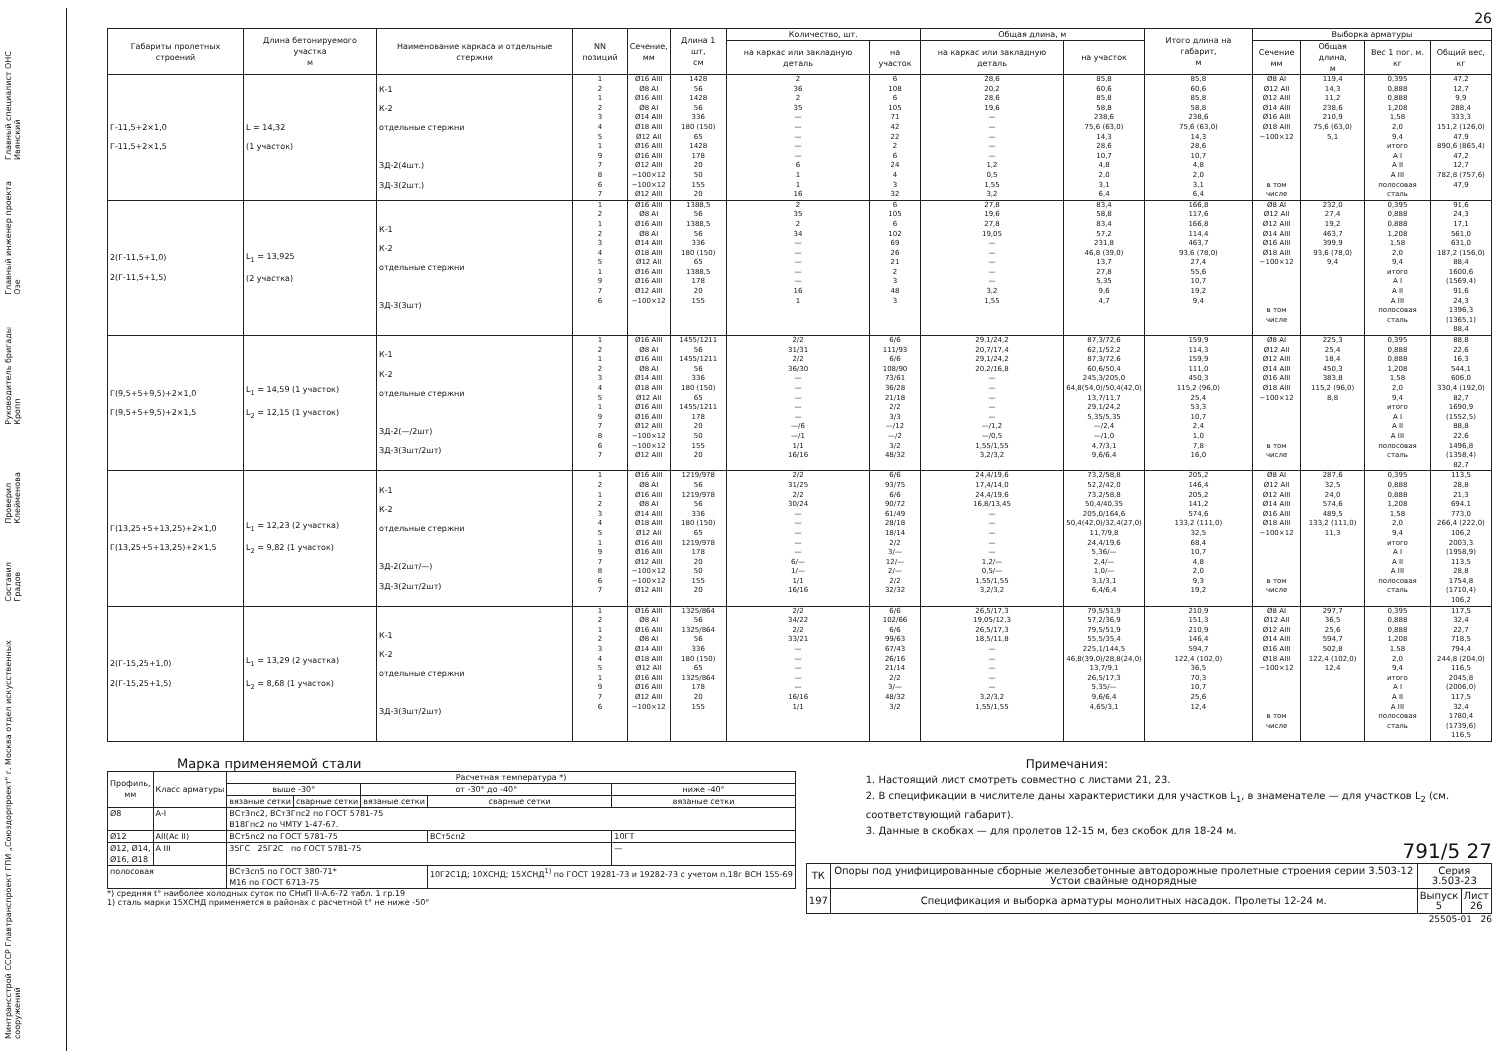Главный специалист ОНС Ивянский
Главный инженер проекта Озе
Руководитель бригады Кропп
Проверил Клейменова
Составил Градов
Минтрансстрой СССР Главтранспроект ГПИ „Союздорпроект" г. Москва отдел искусственных сооружений
26
| Габариты пролетных строений | Длина бетонируемого участка м | Наименование каркаса и отдельные стержни | NN позиций | Сечение, мм | Длина 1 шт, см | Количество, шт. | | Общая длина, м | | Итого длина на габарит, м | Выборка арматуры | | | |
| --- | --- | --- | --- | --- | --- | --- | --- | --- | --- | --- | --- | --- | --- | --- |
| | | | | | | на каркас или закладную деталь | на участок | на каркас или закладную деталь | на участок | | Сечение мм | Общая длина, м | Вес 1 пог. м. кг | Общий вес, кг |
| Г-11,5+2×1,0 Г-11,5+2×1,5 | L = 14,32 (1 участок) | К-1 К-2 отдельные стержни ЗД-2(4шт.) ЗД-3(2шт.) | 1 2 1 2 3 4 5 1 9 7 8 6 7 | Ø16 AIII Ø8 AI Ø16 AIII Ø8 AI Ø14 AIII Ø18 AIII Ø12 AII Ø16 AIII Ø16 AIII Ø12 AIII −100×12 −100×12 Ø12 AIII | 1428 56 1428 56 336 180 (150) 65 1428 178 20 50 155 20 | 2 36 2 35 — — — — — 6 1 1 16 | 6 108 6 105 71 42 22 2 6 24 4 3 32 | 28,6 20,2 28,6 19,6 — — — — — 1,2 0,5 1,55 3,2 | 85,8 60,6 85,8 58,8 238,6 75,6 (63,0) 14,3 28,6 10,7 4,8 2,0 3,1 6,4 | 85,8 60,6 85,8 58,8 238,6 75,6 (63,0) 14,3 28,6 10,7 4,8 2,0 3,1 6,4 | Ø8 AI Ø12 AII Ø12 AIII Ø14 AIII Ø16 AIII Ø18 AIII −100×12 в том числе | 119,4 14,3 11,2 238,6 210,9 75,6 (63,0) 5,1 | 0,395 0,888 0,888 1,208 1,58 2,0 9,4 итого A I A II A III полосовая сталь | 47,2 12,7 9,9 288,4 333,3 151,2 (126,0) 47,9 890,6 (865,4) 47,2 12,7 782,8 (757,6) 47,9 |
| 2(Г-11,5+1,0) 2(Г-11,5+1,5) | L<sub>1</sub> = 13,925 (2 участка) | К-1 К-2 отдельные стержни ЗД-3(3шт) | 1 2 1 2 3 4 5 1 9 7 6 | Ø16 AIII Ø8 AI Ø16 AIII Ø8 AI Ø14 AIII Ø18 AIII Ø12 AII Ø16 AIII Ø16 AIII Ø12 AIII −100×12 | 1388,5 56 1388,5 56 336 180 (150) 65 1388,5 178 20 155 | 2 35 2 34 — — — — — 16 1 | 6 105 6 102 69 26 21 2 3 48 3 | 27,8 19,6 27,8 19,05 — — — — — 3,2 1,55 | 83,4 58,8 83,4 57,2 231,8 46,8 (39,0) 13,7 27,8 5,35 9,6 4,7 | 166,8 117,6 166,8 114,4 463,7 93,6 (78,0) 27,4 55,6 10,7 19,2 9,4 | Ø8 AI Ø12 AII Ø12 AIII Ø14 AIII Ø16 AIII Ø18 AIII −100×12 в том числе | 232,0 27,4 19,2 463,7 399,9 93,6 (78,0) 9,4 | 0,395 0,888 0,888 1,208 1,58 2,0 9,4 итого A I A II A III полосовая сталь | 91,6 24,3 17,1 561,0 631,0 187,2 (156,0) 88,4 1600,6 (1569,4) 91,6 24,3 1396,3 (1365,1) 88,4 |
| Г(9,5+5+9,5)+2×1,0 Г(9,5+5+9,5)+2×1,5 | L<sub>1</sub> = 14,59 (1 участок) L<sub>2</sub> = 12,15 (1 участок) | К-1 К-2 отдельные стержни ЗД-2(—/2шт) ЗД-3(3шт/2шт) | 1 2 1 2 3 4 5 1 9 7 8 6 7 | Ø16 AIII Ø8 AI Ø16 AIII Ø8 AI Ø14 AIII Ø18 AIII Ø12 AII Ø16 AIII Ø16 AIII Ø12 AIII −100×12 −100×12 Ø12 AIII | 1455/1211 56 1455/1211 56 336 180 (150) 65 1455/1211 178 20 50 155 20 | 2/2 31/31 2/2 36/30 — — — — — —/6 —/1 1/1 16/16 | 6/6 111/93 6/6 108/90 73/61 36/28 21/18 2/2 3/3 —/12 —/2 3/2 48/32 | 29,1/24,2 20,7/17,4 29,1/24,2 20,2/16,8 — — — — — —/1,2 —/0,5 1,55/1,55 3,2/3,2 | 87,3/72,6 62,1/52,2 87,3/72,6 60,6/50,4 245,3/205,0 64,8(54,0)/50,4(42,0) 13,7/11,7 29,1/24,2 5,35/5,35 —/2,4 —/1,0 4,7/3,1 9,6/6,4 | 159,9 114,3 159,9 111,0 450,3 115,2 (96,0) 25,4 53,3 10,7 2,4 1,0 7,8 16,0 | Ø8 AI Ø12 AII Ø12 AIII Ø14 AIII Ø16 AIII Ø18 AIII −100×12 в том числе | 225,3 25,4 18,4 450,3 383,8 115,2 (96,0) 8,8 | 0,395 0,888 0,888 1,208 1,58 2,0 9,4 итого A I A II A III полосовая сталь | 88,8 22,6 16,3 544,1 606,0 330,4 (192,0) 82,7 1690,9 (1552,5) 88,8 22,6 1496,8 (1358,4) 82,7 |
| Г(13,25+5+13,25)+2×1,0 Г(13,25+5+13,25)+2×1,5 | L<sub>1</sub> = 12,23 (2 участка) L<sub>2</sub> = 9,82 (1 участок) | К-1 К-2 отдельные стержни ЗД-2(2шт/—) ЗД-3(2шт/2шт) | 1 2 1 2 3 4 5 1 9 7 8 6 7 | Ø16 AIII Ø8 AI Ø16 AIII Ø8 AI Ø14 AIII Ø18 AIII Ø12 AII Ø16 AIII Ø16 AIII Ø12 AIII −100×12 −100×12 Ø12 AIII | 1219/978 56 1219/978 56 336 180 (150) 65 1219/978 178 20 50 155 20 | 2/2 31/25 2/2 30/24 — — — — — 6/— 1/— 1/1 16/16 | 6/6 93/75 6/6 90/72 61/49 28/18 18/14 2/2 3/— 12/— 2/— 2/2 32/32 | 24,4/19,6 17,4/14,0 24,4/19,6 16,8/13,45 — — — — — 1,2/— 0,5/— 1,55/1,55 3,2/3,2 | 73,2/58,8 52,2/42,0 73,2/58,8 50,4/40,35 205,0/164,6 50,4(42,0)/32,4(27,0) 11,7/9,8 24,4/19,6 5,36/— 2,4/— 1,0/— 3,1/3,1 6,4/6,4 | 205,2 146,4 205,2 141,2 574,6 133,2 (111,0) 32,5 68,4 10,7 4,8 2,0 9,3 19,2 | Ø8 AI Ø12 AII Ø12 AIII Ø14 AIII Ø16 AIII Ø18 AIII −100×12 в том числе | 287,6 32,5 24,0 574,6 489,5 133,2 (111,0) 11,3 | 0,395 0,888 0,888 1,208 1,58 2,0 9,4 итого A I A II A III полосовая сталь | 113,5 28,8 21,3 694,1 773,0 266,4 (222,0) 106,2 2003,3 (1958,9) 113,5 28,8 1754,8 (1710,4) 106,2 |
| 2(Г-15,25+1,0) 2(Г-15,25+1,5) | L<sub>1</sub> = 13,29 (2 участка) L<sub>2</sub> = 8,68 (1 участок) | К-1 К-2 отдельные стержни ЗД-3(3шт/2шт) | 1 2 1 2 3 4 5 1 9 7 6 | Ø16 AIII Ø8 AI Ø16 AIII Ø8 AI Ø14 AIII Ø18 AIII Ø12 AII Ø16 AIII Ø16 AIII Ø12 AIII −100×12 | 1325/864 56 1325/864 56 336 180 (150) 65 1325/864 178 20 155 | 2/2 34/22 2/2 33/21 — — — — — 16/16 1/1 | 6/6 102/66 6/6 99/63 67/43 26/16 21/14 2/2 3/— 48/32 3/2 | 26,5/17,3 19,05/12,3 26,5/17,3 18,5/11,8 — — — — — 3,2/3,2 1,55/1,55 | 79,5/51,9 57,2/36,9 79,5/51,9 55,5/35,4 225,1/144,5 46,8(39,0)/28,8(24,0) 13,7/9,1 26,5/17,3 5,35/— 9,6/6,4 4,65/3,1 | 210,9 151,3 210,9 146,4 594,7 122,4 (102,0) 36,5 70,3 10,7 25,6 12,4 | Ø8 AI Ø12 AII Ø12 AIII Ø14 AIII Ø16 AIII Ø18 AIII −100×12 в том числе | 297,7 36,5 25,6 594,7 502,8 122,4 (102,0) 12,4 | 0,395 0,888 0,888 1,208 1,58 2,0 9,4 итого A I A II A III полосовая сталь | 117,5 32,4 22,7 718,5 794,4 244,8 (204,0) 116,5 2045,8 (2006,0) 117,5 32,4 1780,4 (1739,6) 116,5 |
Марка применяемой стали
| Профиль, мм | Класс арматуры | Расчетная температура *) | | | | |
| --- | --- | --- | --- | --- | --- | --- |
| | | выше -30° | | от -30° до -40° | | ниже -40° |
| | | вязаные сетки | сварные сетки | вязаные сетки | сварные сетки | вязаные сетки |
| Ø8 | A-I | ВСт3пс2, ВСт3Гпс2 по ГОСТ 5781-75 В18Гпс2 по ЧМТУ 1-47-67. | | | | |
| Ø12 | AII(Ac II) | ВСт5пс2 по ГОСТ 5781-75 | | | ВСт5сп2 | 10ГТ |
| Ø12, Ø14, Ø16, Ø18 | A III | 35ГС 25Г2С по ГОСТ 5781-75 | | | | — |
| полосовая | | ВСт3сп5 по ГОСТ 380-71* М16 по ГОСТ 6713-75 | | | 10Г2С1Д; 10ХСНД; 15ХСНД<sup>1)</sup> по ГОСТ 19281-73 и 19282-73 с учетом п.18г ВСН 155-69 | |
*) средняя t° наиболее холодных суток по СНиП II-А.6-72 табл. 1 гр.19
1) сталь марки 15ХСНД применяется в районах с расчетной t° не ниже -50°
Примечания:
1. Настоящий лист смотреть совместно с листами 21, 23.
2. В спецификации в числителе даны характеристики для участков L<sub>1</sub>, в знаменателе — для участков L<sub>2</sub> (см. соответствующий габарит).
3. Данные в скобках — для пролетов 12-15 м, без скобок для 18-24 м.
791/5 27
| ТК | Опоры под унифицированные сборные железобетонные автодорожные пролетные строения серии 3.503-12 Устои свайные однорядные | Серия 3.503-23 | |
| 197 | Спецификация и выборка арматуры монолитных насадок. Пролеты 12-24 м. | Выпуск 5 | Лист 26 |
25505-01 26